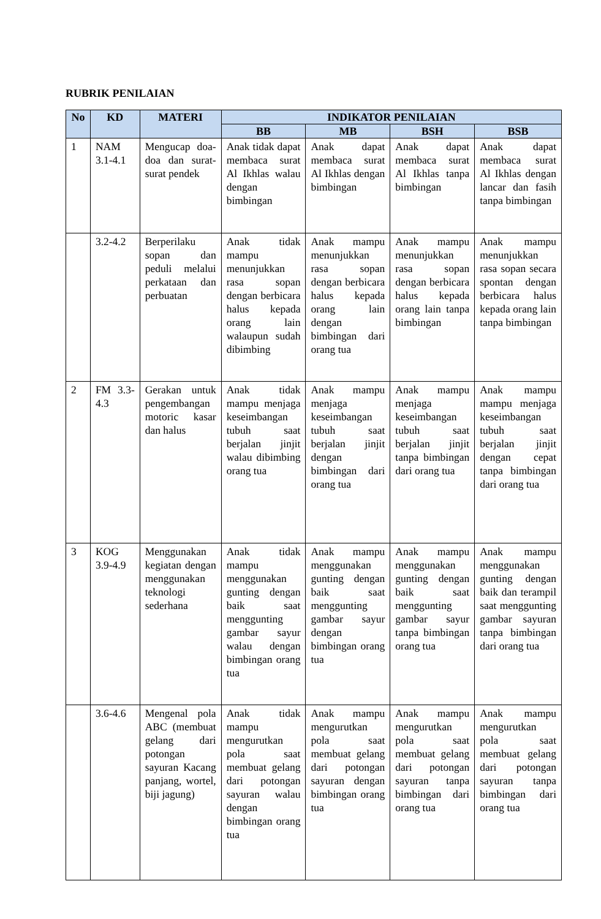RUBRIK PENILAIAN
| No | KD | MATERI | INDIKATOR PENILAIAN | | | |
| --- | --- | --- | --- | --- | --- | --- |
| | | | BB | MB | BSH | BSB |
| 1 | NAM 3.1-4.1 | Mengucap doa-doa dan surat-surat pendek | Anak tidak dapat membaca surat Al Ikhlas walau dengan bimbingan | Anak dapat membaca surat Al Ikhlas dengan bimbingan | Anak dapat membaca surat Al Ikhlas tanpa bimbingan | Anak dapat membaca surat Al Ikhlas dengan lancar dan fasih tanpa bimbingan |
| | 3.2-4.2 | Berperilaku sopan dan peduli melalui perkataan dan perbuatan | Anak tidak mampu menunjukkan rasa sopan dengan berbicara halus kepada orang lain walaupun sudah dibimbing | Anak mampu menunjukkan rasa sopan dengan berbicara halus kepada orang lain dengan bimbingan dari orang tua | Anak mampu menunjukkan rasa sopan dengan berbicara halus kepada orang lain tanpa bimbingan | Anak mampu menunjukkan rasa sopan secara spontan dengan berbicara halus kepada orang lain tanpa bimbingan |
| 2 | FM 3.3-4.3 | Gerakan untuk pengembangan motoric kasar dan halus | Anak tidak mampu menjaga keseimbangan tubuh saat berjalan jinjit walau dibimbing orang tua | Anak mampu menjaga keseimbangan tubuh saat berjalan jinjit dengan bimbingan dari orang tua | Anak mampu menjaga keseimbangan tubuh saat berjalan jinjit tanpa bimbingan dari orang tua | Anak mampu mampu menjaga keseimbangan tubuh saat berjalan jinjit dengan cepat tanpa bimbingan dari orang tua |
| 3 | KOG 3.9-4.9 | Menggunakan kegiatan dengan menggunakan teknologi sederhana | Anak tidak mampu menggunakan gunting dengan baik saat menggunting gambar sayur walau dengan bimbingan orang tua | Anak mampu menggunakan gunting dengan baik saat menggunting gambar sayur dengan bimbingan orang tua | Anak mampu menggunakan gunting dengan baik saat menggunting gambar sayur tanpa bimbingan orang tua | Anak mampu menggunakan gunting dengan baik dan terampil saat menggunting gambar sayuran tanpa bimbingan dari orang tua |
| | 3.6-4.6 | Mengenal pola ABC (membuat gelang dari potongan sayuran Kacang panjang, wortel, biji jagung) | Anak tidak mampu mengurutkan pola saat membuat gelang dari potongan sayuran walau dengan bimbingan orang tua | Anak mampu mengurutkan pola saat membuat gelang dari potongan sayuran dengan bimbingan orang tua | Anak mampu mengurutkan pola saat membuat gelang dari potongan sayuran tanpa bimbingan dari orang tua | Anak mampu mengurutkan pola saat membuat gelang dari potongan sayuran tanpa bimbingan dari orang tua |